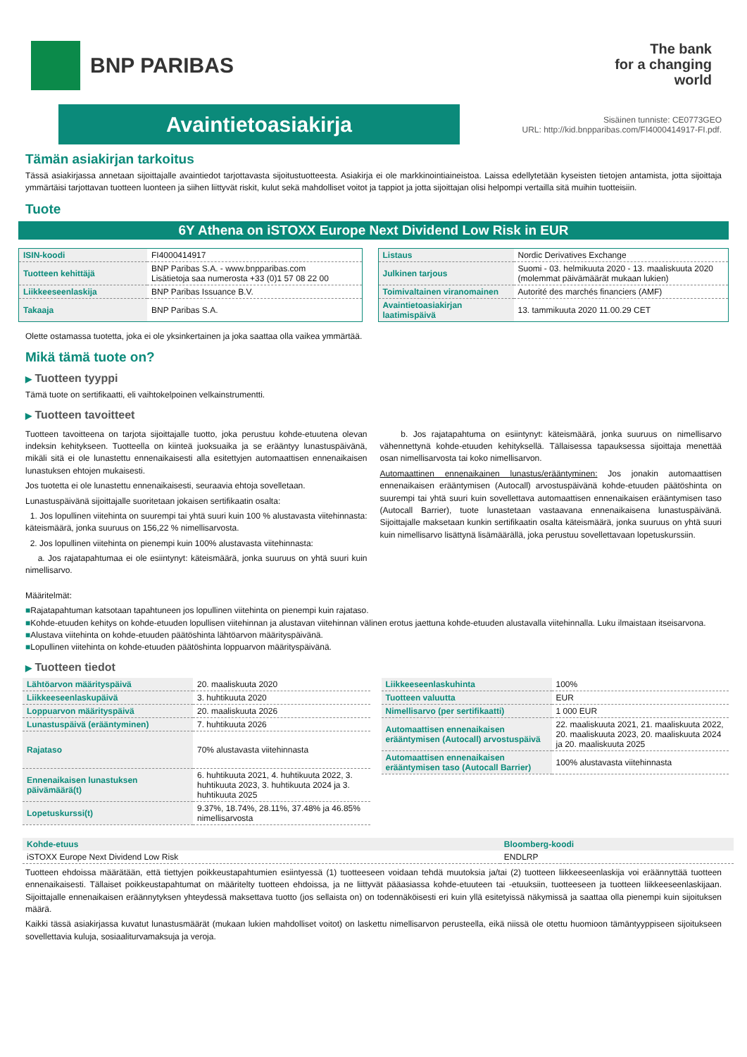BNP PARIBAS
The bank
for a changing
world
Avaintietoasiakirja
Sisäinen tunniste: CE0773GEO
URL: http://kid.bnpparibas.com/FI4000414917-FI.pdf.
Tämän asiakirjan tarkoitus
Tässä asiakirjassa annetaan sijoittajalle avaintiedot tarjottavasta sijoitustuotteesta. Asiakirja ei ole markkinointiaineistoa. Laissa edellytetään kyseisten tietojen antamista, jotta sijoittaja ymmärtäisi tarjottavan tuotteen luonteen ja siihen liittyvät riskit, kulut sekä mahdolliset voitot ja tappiot ja jotta sijoittajan olisi helpompi vertailla sitä muihin tuotteisiin.
Tuote
6Y Athena on iSTOXX Europe Next Dividend Low Risk in EUR
| ISIN-koodi | FI4000414917 |
| Tuotteen kehittäjä | BNP Paribas S.A. - www.bnpparibas.com Lisätietoja saa numerosta +33 (0)1 57 08 22 00 |
| Liikkeeseenlaskija | BNP Paribas Issuance B.V. |
| Takaaja | BNP Paribas S.A. |
| Listaus | Nordic Derivatives Exchange |
| Julkinen tarjous | Suomi - 03. helmikuuta 2020 - 13. maaliskuuta 2020 (molemmat päivämäärät mukaan lukien) |
| Toimivaltainen viranomainen | Autorité des marchés financiers (AMF) |
| Avaintietoasiakirjan laatimispäivä | 13. tammikuuta 2020 11.00.29 CET |
Olette ostamassa tuotetta, joka ei ole yksinkertainen ja joka saattaa olla vaikea ymmärtää.
Mikä tämä tuote on?
▶ Tuotteen tyyppi
Tämä tuote on sertifikaatti, eli vaihtokelpoinen velkainstrumentti.
▶ Tuotteen tavoitteet
Tuotteen tavoitteena on tarjota sijoittajalle tuotto, joka perustuu kohde-etuutena olevan indeksin kehitykseen. Tuotteella on kiinteä juoksuaika ja se erääntyy lunastuspäivänä, mikäli sitä ei ole lunastettu ennenaikaisesti alla esitettyjen automaattisen ennenaikaisen lunastuksen ehtojen mukaisesti.
Jos tuotetta ei ole lunastettu ennenaikaisesti, seuraavia ehtoja sovelletaan.
Lunastuspäivänä sijoittajalle suoritetaan jokaisen sertifikaatin osalta:
1. Jos lopullinen viitehinta on suurempi tai yhtä suuri kuin 100 % alustavasta viitehinnasta: käteismäärä, jonka suuruus on 156,22 % nimellisarvosta.
2. Jos lopullinen viitehinta on pienempi kuin 100% alustavasta viitehinnasta:
a. Jos rajatapahtumaa ei ole esiintynyt: käteismäärä, jonka suuruus on yhtä suuri kuin nimellisarvo.
b. Jos rajatapahtuma on esiintynyt: käteismäärä, jonka suuruus on nimellisarvo vähennettynä kohde-etuuden kehityksellä. Tällaisessa tapauksessa sijoittaja menettää osan nimellisarvosta tai koko nimellisarvon.
Automaattinen ennenaikainen lunastus/erääntyminen: Jos jonakin automaattisen ennenaikaisen erääntymisen (Autocall) arvostuspäivänä kohde-etuuden päätöshinta on suurempi tai yhtä suuri kuin sovellettava automaattisen ennenaikaisen erääntymisen taso (Autocall Barrier), tuote lunastetaan vastaavana ennenaikaisena lunastuspäivänä. Sijoittajalle maksetaan kunkin sertifikaatin osalta käteismäärä, jonka suuruus on yhtä suuri kuin nimellisarvo lisättynä lisämäärällä, joka perustuu sovellettavaan lopetuskurssiin.
Määritelmät:
■Rajatapahtuman katsotaan tapahtuneen jos lopullinen viitehinta on pienempi kuin rajataso.
■Kohde-etuuden kehitys on kohde-etuuden lopullisen viitehinnan ja alustavan viitehinnan välinen erotus jaettuna kohde-etuuden alustavalla viitehinnalla. Luku ilmaistaan itseisarvona.
■Alustava viitehinta on kohde-etuuden päätöshinta lähtöarvon määrityspäivänä.
■Lopullinen viitehinta on kohde-etuuden päätöshinta loppuarvon määrityspäivänä.
▶ Tuotteen tiedot
| Lähtöarvon määrityspäivä | 20. maaliskuuta 2020 |
| Liikkeeseenlaskupäivä | 3. huhtikuuta 2020 |
| Loppuarvon määrityspäivä | 20. maaliskuuta 2026 |
| Lunastuspäivä (erääntyminen) | 7. huhtikuuta 2026 |
| Rajataso | 70% alustavasta viitehinnasta |
| Ennenaikaisen lunastuksen päivämäärä(t) | 6. huhtikuuta 2021, 4. huhtikuuta 2022, 3. huhtikuuta 2023, 3. huhtikuuta 2024 ja 3. huhtikuuta 2025 |
| Lopetuskurssi(t) | 9.37%, 18.74%, 28.11%, 37.48% ja 46.85% nimellisarvosta |
| Liikkeeseenlaskuhinta | 100% |
| Tuotteen valuutta | EUR |
| Nimellisarvo (per sertifikaatti) | 1 000 EUR |
| Automaattisen ennenaikaisen erääntymisen (Autocall) arvostuspäivä | 22. maaliskuuta 2021, 21. maaliskuuta 2022, 20. maaliskuuta 2023, 20. maaliskuuta 2024 ja 20. maaliskuuta 2025 |
| Automaattisen ennenaikaisen erääntymisen taso (Autocall Barrier) | 100% alustavasta viitehinnasta |
| Kohde-etuus | Bloomberg-koodi |
| --- | --- |
| iSTOXX Europe Next Dividend Low Risk | ENDLRP |
Tuotteen ehdoissa määrätään, että tiettyjen poikkeustapahtumien esiintyessä (1) tuotteeseen voidaan tehdä muutoksia ja/tai (2) tuotteen liikkeeseenlaskija voi eräännyttää tuotteen ennenaikaisesti. Tällaiset poikkeustapahtumat on määritelty tuotteen ehdoissa, ja ne liittyvät pääasiassa kohde-etuuteen tai -etuuksiin, tuotteeseen ja tuotteen liikkeeseenlaskijaan. Sijoittajalle ennenaikaisen eräännytyksen yhteydessä maksettava tuotto (jos sellaista on) on todennäköisesti eri kuin yllä esitetyissä näkymissä ja saattaa olla pienempi kuin sijoituksen määrä.
Kaikki tässä asiakirjassa kuvatut lunastusmäärät (mukaan lukien mahdolliset voitot) on laskettu nimellisarvon perusteella, eikä niissä ole otettu huomioon tämäntyyppiseen sijoitukseen sovellettavia kuluja, sosiaaliturvamaksuja ja veroja.